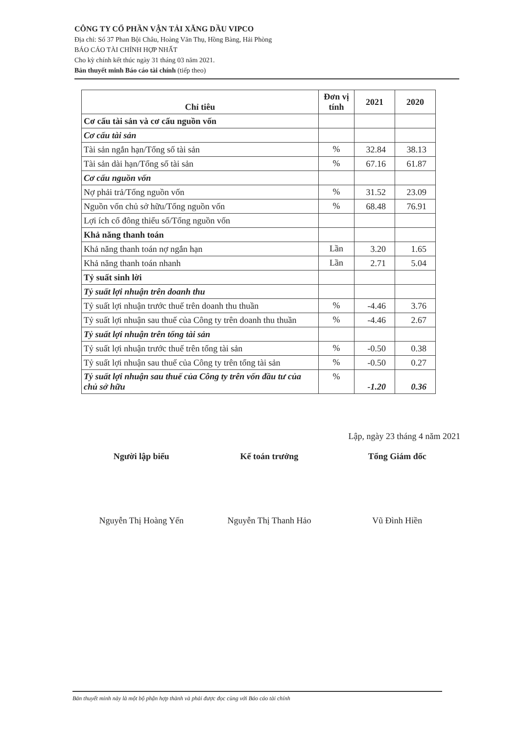CÔNG TY CỔ PHẦN VẬN TẢI XĂNG DẦU VIPCO
Địa chỉ: Số 37 Phan Bội Châu, Hoàng Văn Thụ, Hồng Bàng, Hải Phòng
BÁO CÁO TÀI CHÍNH HỢP NHẤT
Cho kỳ chính kết thúc ngày 31 tháng 03 năm 2021.
Bản thuyết minh Báo cáo tài chính (tiếp theo)
| Chỉ tiêu | Đơn vị tính | 2021 | 2020 |
| --- | --- | --- | --- |
| Cơ cấu tài sản và cơ cấu nguồn vốn | | | |
| Cơ cấu tài sản | | | |
| Tài sản ngắn hạn/Tổng số tài sản | % | 32.84 | 38.13 |
| Tài sản dài hạn/Tổng số tài sản | % | 67.16 | 61.87 |
| Cơ cấu nguồn vốn | | | |
| Nợ phải trả/Tổng nguồn vốn | % | 31.52 | 23.09 |
| Nguồn vốn chủ sở hữu/Tổng nguồn vốn | % | 68.48 | 76.91 |
| Lợi ích cổ đông thiểu số/Tổng nguồn vốn | | | |
| Khả năng thanh toán | | | |
| Khả năng thanh toán nợ ngắn hạn | Lần | 3.20 | 1.65 |
| Khả năng thanh toán nhanh | Lần | 2.71 | 5.04 |
| Tỷ suất sinh lời | | | |
| Tỷ suất lợi nhuận trên doanh thu | | | |
| Tỷ suất lợi nhuận trước thuế trên doanh thu thuần | % | -4.46 | 3.76 |
| Tỷ suất lợi nhuận sau thuế của Công ty trên doanh thu thuần | % | -4.46 | 2.67 |
| Tỷ suất lợi nhuận trên tổng tài sản | | | |
| Tỷ suất lợi nhuận trước thuế trên tổng tài sản | % | -0.50 | 0.38 |
| Tỷ suất lợi nhuận sau thuế của Công ty trên tổng tài sản | % | -0.50 | 0.27 |
| Tỷ suất lợi nhuận sau thuế của Công ty trên vốn đầu tư của chủ sở hữu | % | -1.20 | 0.36 |
Lập, ngày 23 tháng 4 năm 2021
Người lập biểu Kế toán trưởng Tổng Giám đốc
Nguyễn Thị Hoàng Yến Nguyễn Thị Thanh Hảo Vũ Đình Hiền
Bản thuyết minh này là một bộ phận hợp thành và phải được đọc cùng với Báo cáo tài chính